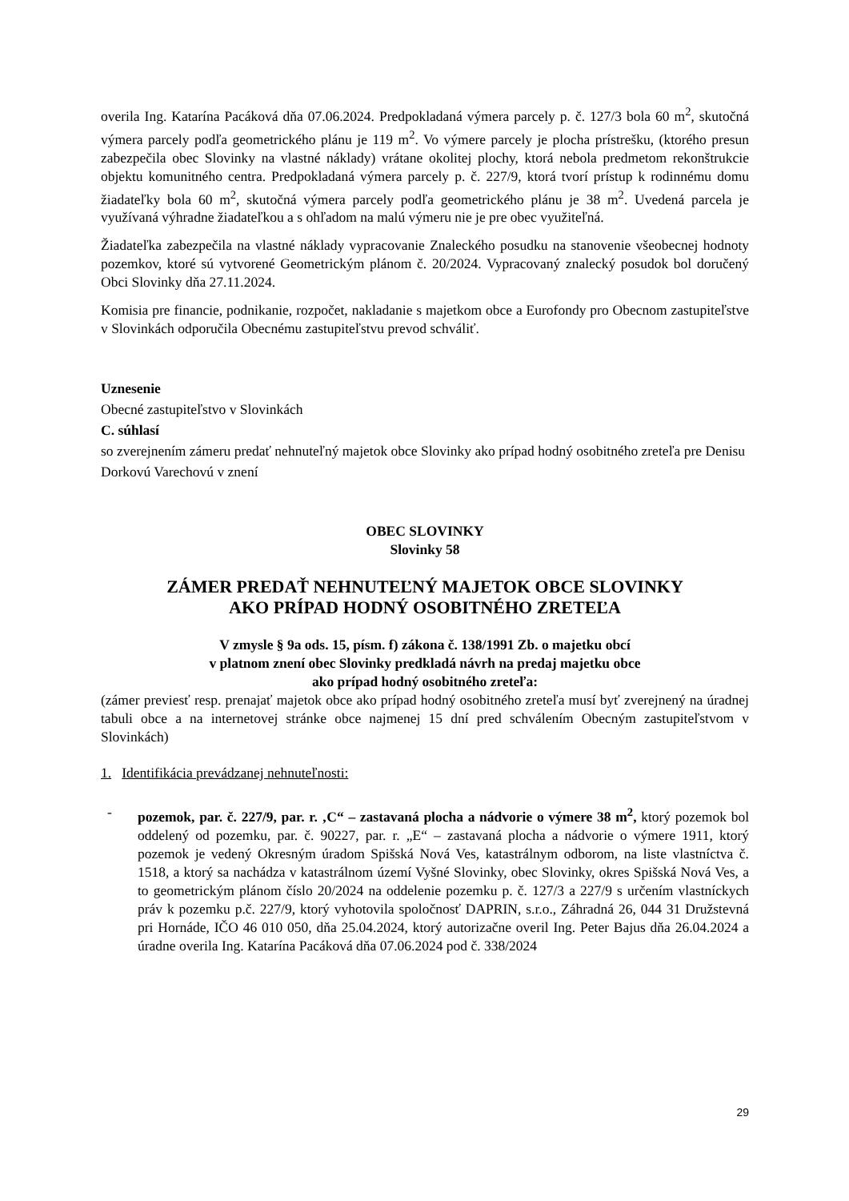overila Ing. Katarína Pacáková dňa 07.06.2024. Predpokladaná výmera parcely p. č. 127/3 bola 60 m<sup>2</sup>, skutočná výmera parcely podľa geometrického plánu je 119 m<sup>2</sup>. Vo výmere parcely je plocha prístrešku, (ktorého presun zabezpečila obec Slovinky na vlastné náklady) vrátane okolitej plochy, ktorá nebola predmetom rekonštrukcie objektu komunitného centra. Predpokladaná výmera parcely p. č. 227/9, ktorá tvorí prístup k rodinnému domu žiadateľky bola 60 m<sup>2</sup>, skutočná výmera parcely podľa geometrického plánu je 38 m<sup>2</sup>. Uvedená parcela je využívaná výhradne žiadateľkou a s ohľadom na malú výmeru nie je pre obec využiteľná.
Žiadateľka zabezpečila na vlastné náklady vypracovanie Znaleckého posudku na stanovenie všeobecnej hodnoty pozemkov, ktoré sú vytvorené Geometrickým plánom č. 20/2024. Vypracovaný znalecký posudok bol doručený Obci Slovinky dňa 27.11.2024.
Komisia pre financie, podnikanie, rozpočet, nakladanie s majetkom obce a Eurofondy pro Obecnom zastupiteľstve v Slovinkách odporučila Obecnému zastupiteľstvu prevod schváliť.
Uznesenie
Obecné zastupiteľstvo v Slovinkách
C. súhlasí
so zverejnením zámeru predať nehnuteľný majetok obce Slovinky ako prípad hodný osobitného zreteľa pre Denisu Dorkovú Varechovú v znení
OBEC SLOVINKY
Slovinky 58
ZÁMER PREDAŤ NEHNUTEĽNÝ MAJETOK OBCE SLOVINKY
AKO PRÍPAD HODNÝ OSOBITNÉHO ZRETEĽA
V zmysle § 9a ods. 15, písm. f) zákona č. 138/1991 Zb. o majetku obcí
v platnom znení obec Slovinky predkladá návrh na predaj majetku obce
ako prípad hodný osobitného zreteľa:
(zámer previesť resp. prenajať majetok obce ako prípad hodný osobitného zreteľa musí byť zverejnený na úradnej tabuli obce a na internetovej stránke obce najmenej 15 dní pred schválením Obecným zastupiteľstvom v Slovinkách)
1. Identifikácia prevádzanej nehnuteľnosti:
- pozemok, par. č. 227/9, par. r. ‚C“ – zastavaná plocha a nádvorie o výmere 38 m<sup>2</sup>, ktorý pozemok bol oddelený od pozemku, par. č. 90227, par. r. „E“ – zastavaná plocha a nádvorie o výmere 1911, ktorý pozemok je vedený Okresným úradom Spišská Nová Ves, katastrálnym odborom, na liste vlastníctva č. 1518, a ktorý sa nachádza v katastrálnom území Vyšné Slovinky, obec Slovinky, okres Spišská Nová Ves, a to geometrickým plánom číslo 20/2024 na oddelenie pozemku p. č. 127/3 a 227/9 s určením vlastníckych práv k pozemku p.č. 227/9, ktorý vyhotovila spoločnosť DAPRIN, s.r.o., Záhradná 26, 044 31 Družstevná pri Hornáde, IČO 46 010 050, dňa 25.04.2024, ktorý autorizačne overil Ing. Peter Bajus dňa 26.04.2024 a úradne overila Ing. Katarína Pacáková dňa 07.06.2024 pod č. 338/2024
29